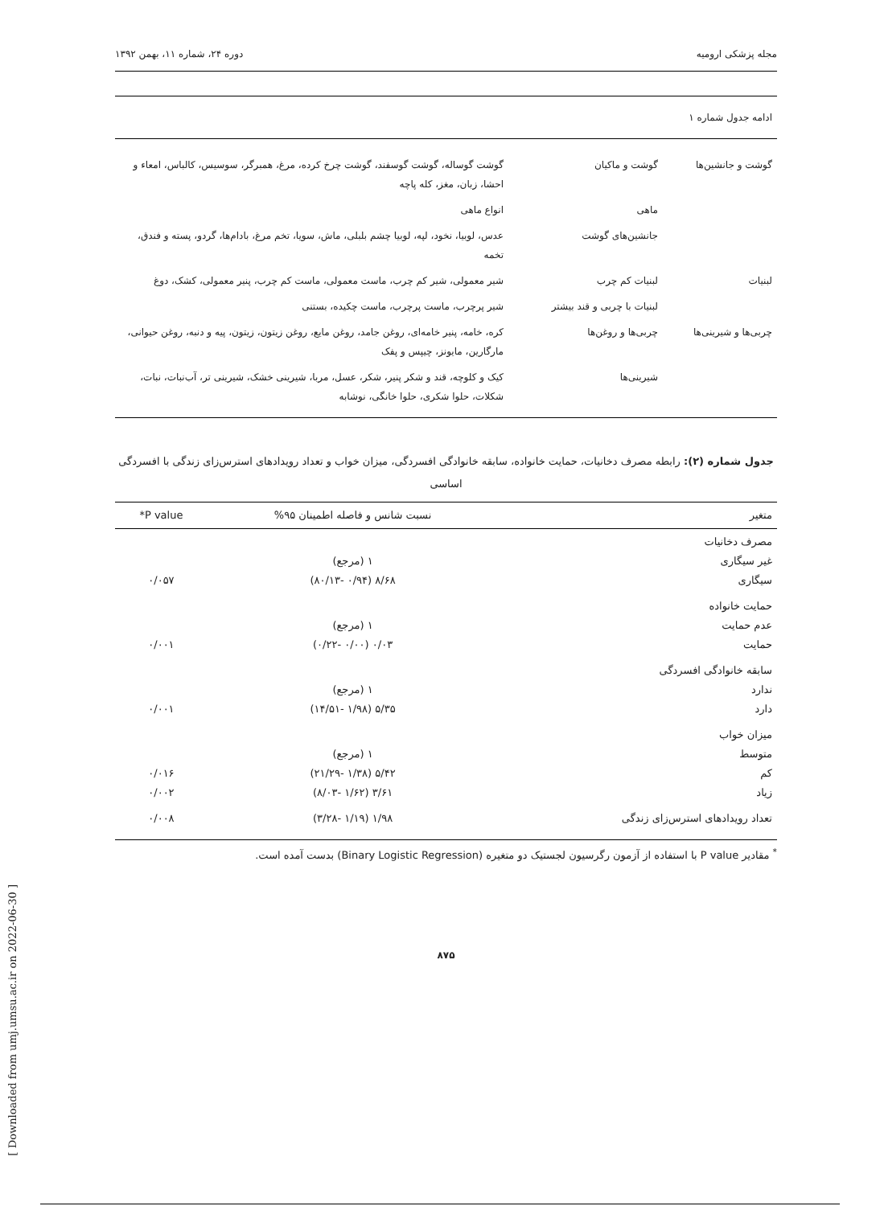مجله پزشکی ارومیه دوره ۲۴، شماره ۱۱، بهمن ۱۳۹۲
| ادامه جدول شماره ۱ | | |
| گوشت و جانشین‌ها | گوشت و ماکیان | گوشت گوساله، گوشت گوسفند، گوشت چرخ کرده، مرغ، همبرگر، سوسیس، کالباس، امعاء و احشا، زبان، مغز، کله پاچه |
| | ماهی | انواع ماهی |
| | جانشین‌های گوشت | عدس، لوبیا، نخود، لپه، لوبیا چشم بلبلی، ماش، سویا، تخم مرغ، بادام‌ها، گردو، پسته و فندق، تخمه |
| لبنیات | لبنیات کم چرب | شیر معمولی، شیر کم چرب، ماست معمولی، ماست کم چرب، پنیر معمولی، کشک، دوغ |
| | لبنیات با چربی و قند بیشتر | شیر پرچرب، ماست پرچرب، ماست چکیده، بستنی |
| چربی‌ها و شیرینی‌ها | چربی‌ها و روغن‌ها | کره، خامه، پنیر خامه‌ای، روغن جامد، روغن مایع، روغن زیتون، زیتون، پیه و دنبه، روغن حیوانی، مارگارین، مایونز، چیپس و پفک |
| | شیرینی‌ها | کیک و کلوچه، قند و شکر پنیر، شکر، عسل، مربا، شیرینی خشک، شیرینی تر، آب‌نبات، نبات، شکلات، حلوا شکری، حلوا خانگی، نوشابه |
جدول شماره (۲): رابطه مصرف دخانیات، حمایت خانواده، سابقه خانوادگی افسردگی، میزان خواب و تعداد رویدادهای استرس‌زای زندگی با افسردگی اساسی
| متغیر | نسبت شانس و فاصله اطمینان ۹۵% | P value* |
| --- | --- | --- |
| مصرف دخانیات غیر سیگاری سیگاری | ۱ (مرجع) ۸/۶۸ (۰/۹۴ -۸۰/۱۳) | ۰/۰۵۷ |
| حمایت خانواده عدم حمایت حمایت | ۱ (مرجع) ۰/۰۳ (۰/۰۰ -۰/۲۲) | ۰/۰۰۱ |
| سابقه خانوادگی افسردگی ندارد دارد | ۱ (مرجع) ۵/۳۵ (۱/۹۸ -۱۴/۵۱) | ۰/۰۰۱ |
| میزان خواب متوسط کم زیاد | ۱ (مرجع) ۵/۴۲ (۱/۳۸ -۲۱/۲۹) ۳/۶۱ (۱/۶۲ -۸/۰۳) | ۰/۰۱۶ ۰/۰۰۲ |
| تعداد رویدادهای استرس‌زای زندگی | ۱/۹۸ (۱/۱۹ -۳/۲۸) | ۰/۰۰۸ |
<sup>*</sup> مقادیر P value با استفاده از آزمون رگرسیون لجستیک دو متغیره (Binary Logistic Regression) بدست آمده است.
۸۷۵
[ Downloaded from umj.umsu.ac.ir on 2022-06-30 ]